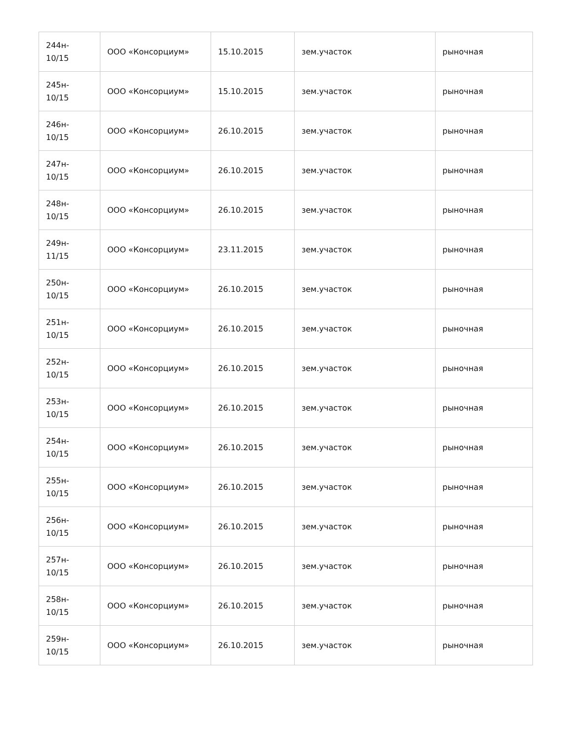| 244н- 10/15 | ООО «Консорциум» | 15.10.2015 | зем.участок | рыночная |
| 245н- 10/15 | ООО «Консорциум» | 15.10.2015 | зем.участок | рыночная |
| 246н- 10/15 | ООО «Консорциум» | 26.10.2015 | зем.участок | рыночная |
| 247н- 10/15 | ООО «Консорциум» | 26.10.2015 | зем.участок | рыночная |
| 248н- 10/15 | ООО «Консорциум» | 26.10.2015 | зем.участок | рыночная |
| 249н- 11/15 | ООО «Консорциум» | 23.11.2015 | зем.участок | рыночная |
| 250н- 10/15 | ООО «Консорциум» | 26.10.2015 | зем.участок | рыночная |
| 251н- 10/15 | ООО «Консорциум» | 26.10.2015 | зем.участок | рыночная |
| 252н- 10/15 | ООО «Консорциум» | 26.10.2015 | зем.участок | рыночная |
| 253н- 10/15 | ООО «Консорциум» | 26.10.2015 | зем.участок | рыночная |
| 254н- 10/15 | ООО «Консорциум» | 26.10.2015 | зем.участок | рыночная |
| 255н- 10/15 | ООО «Консорциум» | 26.10.2015 | зем.участок | рыночная |
| 256н- 10/15 | ООО «Консорциум» | 26.10.2015 | зем.участок | рыночная |
| 257н- 10/15 | ООО «Консорциум» | 26.10.2015 | зем.участок | рыночная |
| 258н- 10/15 | ООО «Консорциум» | 26.10.2015 | зем.участок | рыночная |
| 259н- 10/15 | ООО «Консорциум» | 26.10.2015 | зем.участок | рыночная |